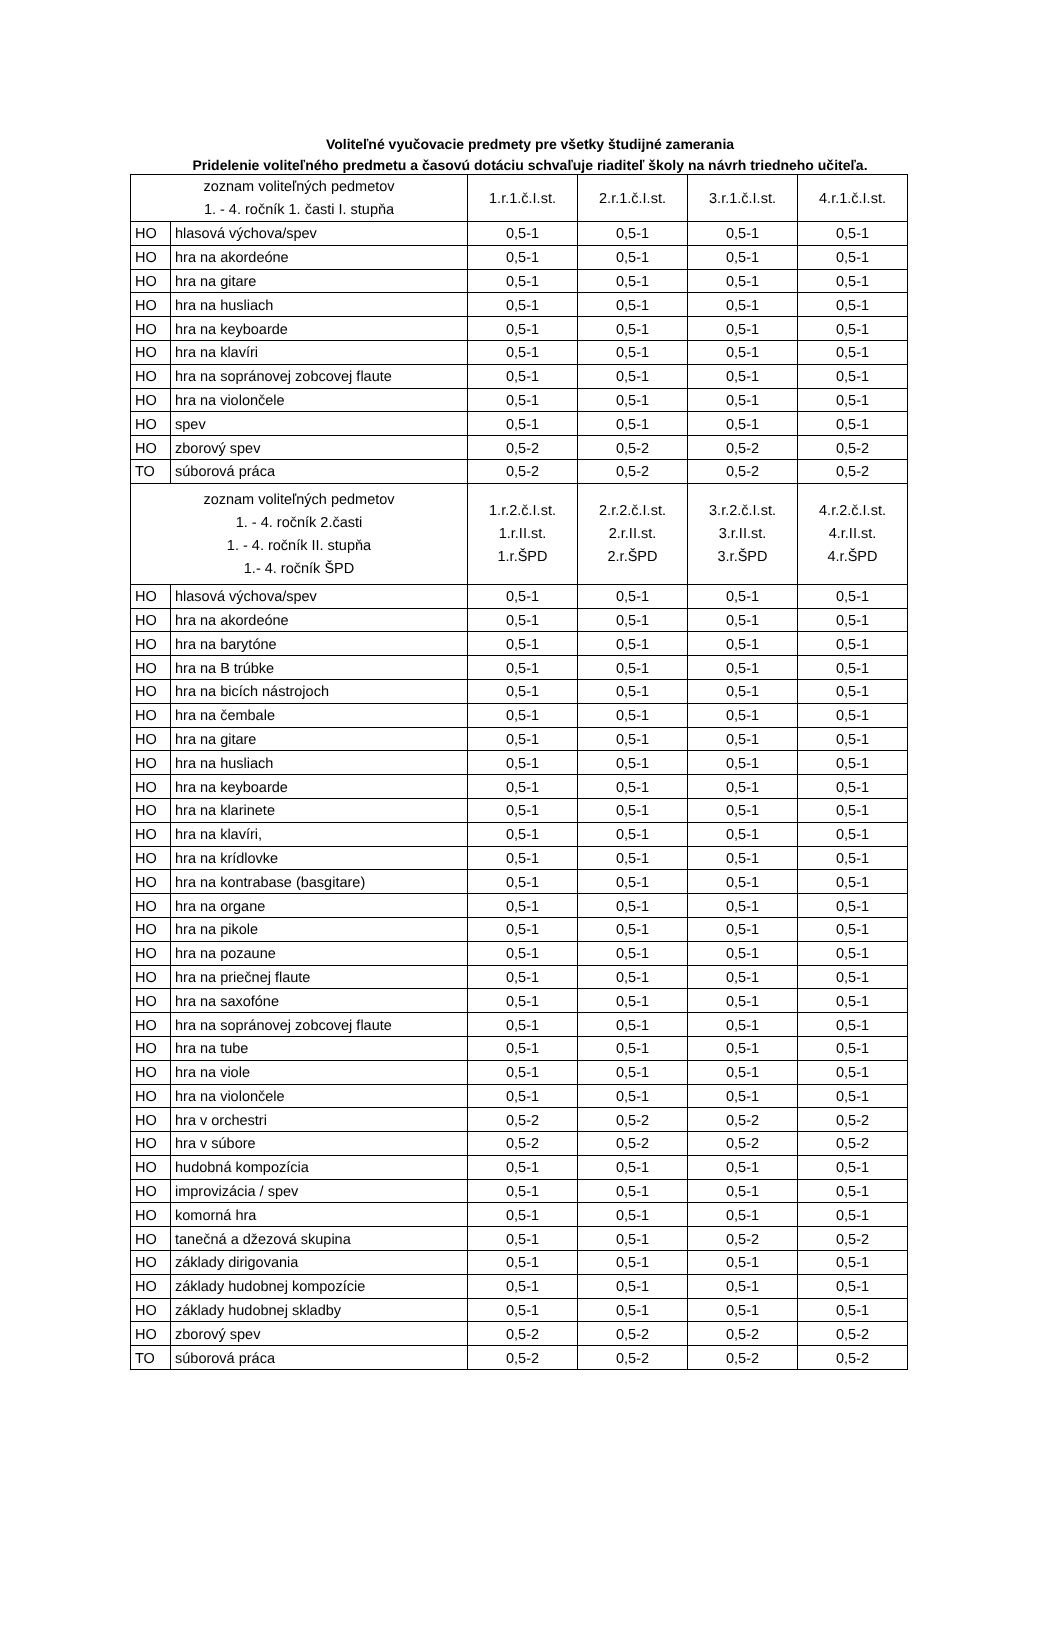Voliteľné vyučovacie predmety pre všetky študijné zamerania
Pridelenie voliteľného predmetu a časovú dotáciu schvaľuje riaditeľ školy na návrh triedneho učiteľa.
| zoznam voliteľných pedmetov 1. - 4. ročník 1. časti I. stupňa | | 1.r.1.č.I.st. | 2.r.1.č.I.st. | 3.r.1.č.I.st. | 4.r.1.č.I.st. |
| --- | --- | --- | --- | --- | --- |
| HO | hlasová výchova/spev | 0,5-1 | 0,5-1 | 0,5-1 | 0,5-1 |
| HO | hra na akordeóne | 0,5-1 | 0,5-1 | 0,5-1 | 0,5-1 |
| HO | hra na gitare | 0,5-1 | 0,5-1 | 0,5-1 | 0,5-1 |
| HO | hra na husliach | 0,5-1 | 0,5-1 | 0,5-1 | 0,5-1 |
| HO | hra na keyboarde | 0,5-1 | 0,5-1 | 0,5-1 | 0,5-1 |
| HO | hra na klavíri | 0,5-1 | 0,5-1 | 0,5-1 | 0,5-1 |
| HO | hra na sopránovej zobcovej flaute | 0,5-1 | 0,5-1 | 0,5-1 | 0,5-1 |
| HO | hra na violončele | 0,5-1 | 0,5-1 | 0,5-1 | 0,5-1 |
| HO | spev | 0,5-1 | 0,5-1 | 0,5-1 | 0,5-1 |
| HO | zborový spev | 0,5-2 | 0,5-2 | 0,5-2 | 0,5-2 |
| TO | súborová práca | 0,5-2 | 0,5-2 | 0,5-2 | 0,5-2 |
| zoznam voliteľných pedmetov 1. - 4. ročník 2.časti 1. - 4. ročník II. stupňa 1.- 4. ročník ŠPD | | 1.r.2.č.I.st. 1.r.II.st. 1.r.ŠPD | 2.r.2.č.I.st. 2.r.II.st. 2.r.ŠPD | 3.r.2.č.I.st. 3.r.II.st. 3.r.ŠPD | 4.r.2.č.I.st. 4.r.II.st. 4.r.ŠPD |
| HO | hlasová výchova/spev | 0,5-1 | 0,5-1 | 0,5-1 | 0,5-1 |
| HO | hra na akordeóne | 0,5-1 | 0,5-1 | 0,5-1 | 0,5-1 |
| HO | hra na barytóne | 0,5-1 | 0,5-1 | 0,5-1 | 0,5-1 |
| HO | hra na B trúbke | 0,5-1 | 0,5-1 | 0,5-1 | 0,5-1 |
| HO | hra na bicích nástrojoch | 0,5-1 | 0,5-1 | 0,5-1 | 0,5-1 |
| HO | hra na čembale | 0,5-1 | 0,5-1 | 0,5-1 | 0,5-1 |
| HO | hra na gitare | 0,5-1 | 0,5-1 | 0,5-1 | 0,5-1 |
| HO | hra na husliach | 0,5-1 | 0,5-1 | 0,5-1 | 0,5-1 |
| HO | hra na keyboarde | 0,5-1 | 0,5-1 | 0,5-1 | 0,5-1 |
| HO | hra na klarinete | 0,5-1 | 0,5-1 | 0,5-1 | 0,5-1 |
| HO | hra na klavíri, | 0,5-1 | 0,5-1 | 0,5-1 | 0,5-1 |
| HO | hra na krídlovke | 0,5-1 | 0,5-1 | 0,5-1 | 0,5-1 |
| HO | hra na kontrabase (basgitare) | 0,5-1 | 0,5-1 | 0,5-1 | 0,5-1 |
| HO | hra na organe | 0,5-1 | 0,5-1 | 0,5-1 | 0,5-1 |
| HO | hra na pikole | 0,5-1 | 0,5-1 | 0,5-1 | 0,5-1 |
| HO | hra na pozaune | 0,5-1 | 0,5-1 | 0,5-1 | 0,5-1 |
| HO | hra na priečnej flaute | 0,5-1 | 0,5-1 | 0,5-1 | 0,5-1 |
| HO | hra na saxofóne | 0,5-1 | 0,5-1 | 0,5-1 | 0,5-1 |
| HO | hra na sopránovej zobcovej flaute | 0,5-1 | 0,5-1 | 0,5-1 | 0,5-1 |
| HO | hra na tube | 0,5-1 | 0,5-1 | 0,5-1 | 0,5-1 |
| HO | hra na viole | 0,5-1 | 0,5-1 | 0,5-1 | 0,5-1 |
| HO | hra na violončele | 0,5-1 | 0,5-1 | 0,5-1 | 0,5-1 |
| HO | hra v orchestri | 0,5-2 | 0,5-2 | 0,5-2 | 0,5-2 |
| HO | hra v súbore | 0,5-2 | 0,5-2 | 0,5-2 | 0,5-2 |
| HO | hudobná kompozícia | 0,5-1 | 0,5-1 | 0,5-1 | 0,5-1 |
| HO | improvizácia / spev | 0,5-1 | 0,5-1 | 0,5-1 | 0,5-1 |
| HO | komorná hra | 0,5-1 | 0,5-1 | 0,5-1 | 0,5-1 |
| HO | tanečná a džezová skupina | 0,5-1 | 0,5-1 | 0,5-2 | 0,5-2 |
| HO | základy dirigovania | 0,5-1 | 0,5-1 | 0,5-1 | 0,5-1 |
| HO | základy hudobnej kompozície | 0,5-1 | 0,5-1 | 0,5-1 | 0,5-1 |
| HO | základy hudobnej skladby | 0,5-1 | 0,5-1 | 0,5-1 | 0,5-1 |
| HO | zborový spev | 0,5-2 | 0,5-2 | 0,5-2 | 0,5-2 |
| TO | súborová práca | 0,5-2 | 0,5-2 | 0,5-2 | 0,5-2 |